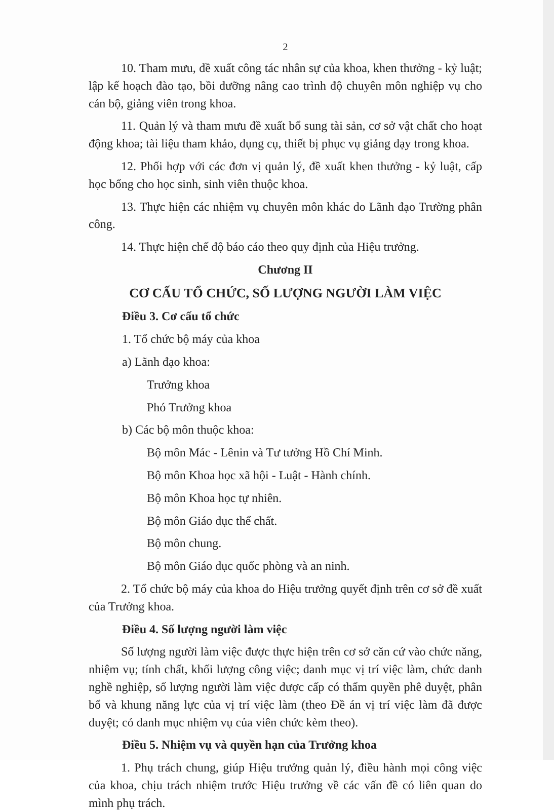2
10. Tham mưu, đề xuất công tác nhân sự của khoa, khen thưởng - kỷ luật; lập kế hoạch đào tạo, bồi dưỡng nâng cao trình độ chuyên môn nghiệp vụ cho cán bộ, giảng viên trong khoa.
11. Quản lý và tham mưu đề xuất bổ sung tài sản, cơ sở vật chất cho hoạt động khoa; tài liệu tham khảo, dụng cụ, thiết bị phục vụ giảng dạy trong khoa.
12. Phối hợp với các đơn vị quản lý, đề xuất khen thưởng - kỷ luật, cấp học bổng cho học sinh, sinh viên thuộc khoa.
13. Thực hiện các nhiệm vụ chuyên môn khác do Lãnh đạo Trường phân công.
14. Thực hiện chế độ báo cáo theo quy định của Hiệu trưởng.
Chương II
CƠ CẤU TỔ CHỨC, SỐ LƯỢNG NGƯỜI LÀM VIỆC
Điều 3. Cơ cấu tổ chức
1. Tổ chức bộ máy của khoa
a) Lãnh đạo khoa:
Trưởng khoa
Phó Trưởng khoa
b) Các bộ môn thuộc khoa:
Bộ môn Mác - Lênin và Tư tưởng Hồ Chí Minh.
Bộ môn Khoa học xã hội - Luật - Hành chính.
Bộ môn Khoa học tự nhiên.
Bộ môn Giáo dục thể chất.
Bộ môn chung.
Bộ môn Giáo dục quốc phòng và an ninh.
2. Tổ chức bộ máy của khoa do Hiệu trưởng quyết định trên cơ sở đề xuất của Trưởng khoa.
Điều 4. Số lượng người làm việc
Số lượng người làm việc được thực hiện trên cơ sở căn cứ vào chức năng, nhiệm vụ; tính chất, khối lượng công việc; danh mục vị trí việc làm, chức danh nghề nghiệp, số lượng người làm việc được cấp có thẩm quyền phê duyệt, phân bổ và khung năng lực của vị trí việc làm (theo Đề án vị trí việc làm đã được duyệt; có danh mục nhiệm vụ của viên chức kèm theo).
Điều 5. Nhiệm vụ và quyền hạn của Trưởng khoa
1. Phụ trách chung, giúp Hiệu trưởng quản lý, điều hành mọi công việc của khoa, chịu trách nhiệm trước Hiệu trưởng về các vấn đề có liên quan do mình phụ trách.